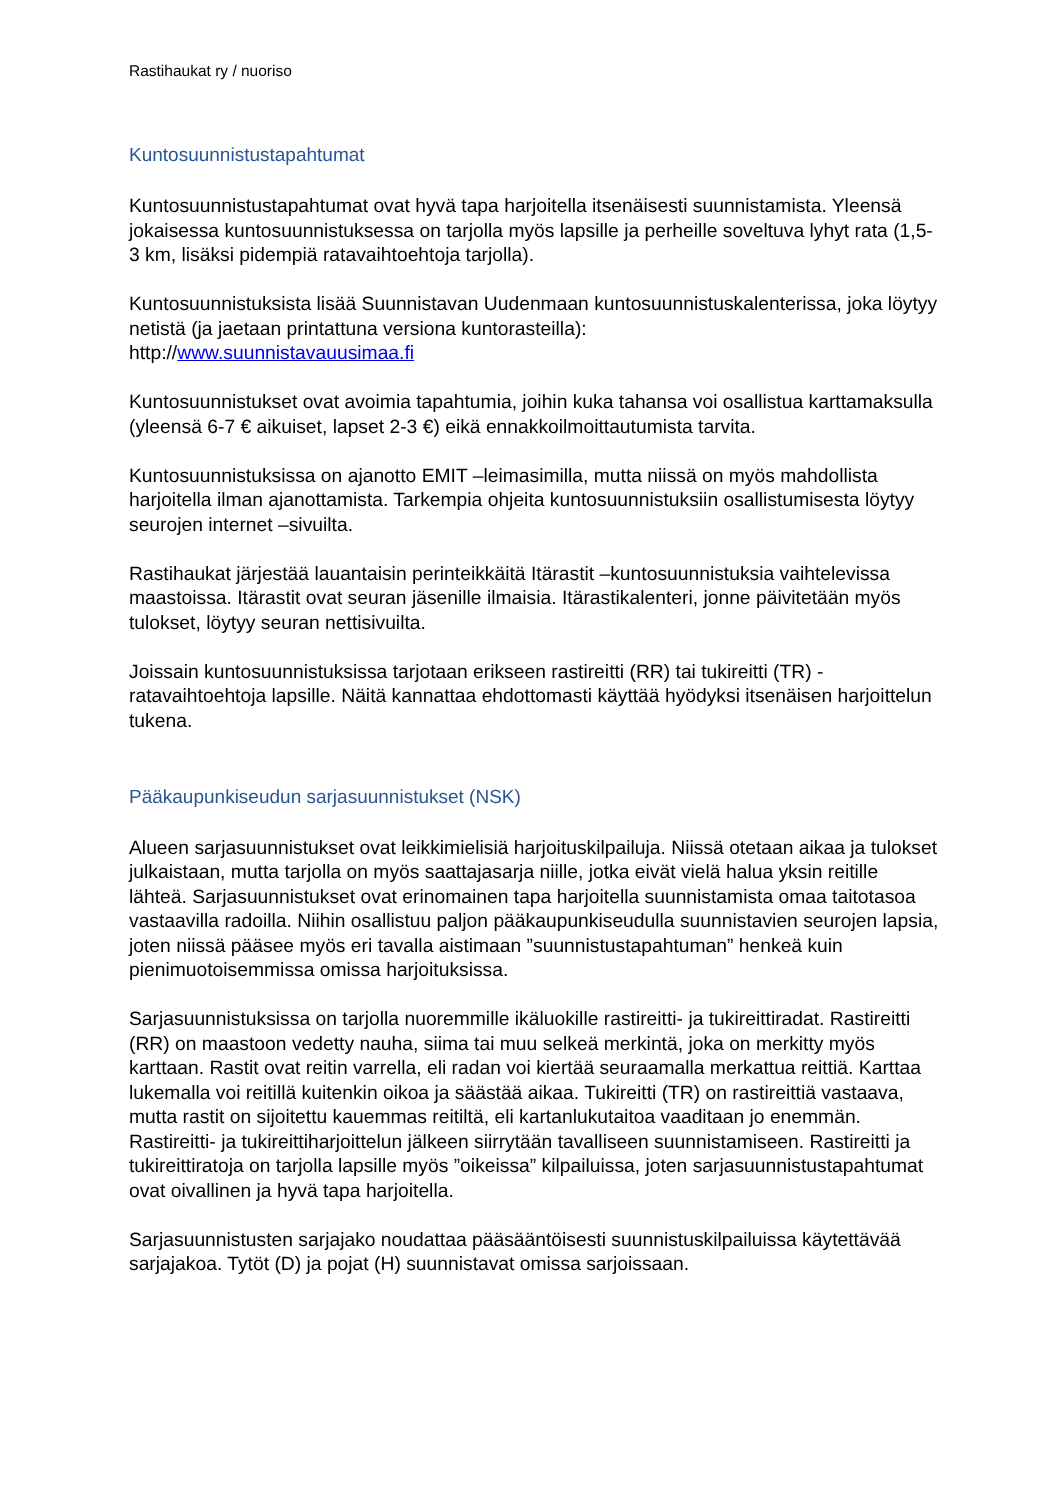Rastihaukat ry / nuoriso
Kuntosuunnistustapahtumat
Kuntosuunnistustapahtumat ovat hyvä tapa harjoitella itsenäisesti suunnistamista. Yleensä jokaisessa kuntosuunnistuksessa on tarjolla myös lapsille ja perheille soveltuva lyhyt rata (1,5-3 km, lisäksi pidempiä ratavaihtoehtoja tarjolla).
Kuntosuunnistuksista lisää Suunnistavan Uudenmaan kuntosuunnistuskalenterissa, joka löytyy netistä (ja jaetaan printattuna versiona kuntorasteilla):
http://www.suunnistavauusimaa.fi
Kuntosuunnistukset ovat avoimia tapahtumia, joihin kuka tahansa voi osallistua karttamaksulla (yleensä 6-7 € aikuiset, lapset 2-3 €) eikä ennakkoilmoittautumista tarvita.
Kuntosuunnistuksissa on ajanotto EMIT –leimasimilla, mutta niissä on myös mahdollista harjoitella ilman ajanottamista. Tarkempia ohjeita kuntosuunnistuksiin osallistumisesta löytyy seurojen internet –sivuilta.
Rastihaukat järjestää lauantaisin perinteikkäitä Itärastit –kuntosuunnistuksia vaihtelevissa maastoissa. Itärastit ovat seuran jäsenille ilmaisia. Itärastikalenteri, jonne päivitetään myös tulokset, löytyy seuran nettisivuilta.
Joissain kuntosuunnistuksissa tarjotaan erikseen rastireitti (RR) tai tukireitti (TR) -ratavaihtoehtoja lapsille. Näitä kannattaa ehdottomasti käyttää hyödyksi itsenäisen harjoittelun tukena.
Pääkaupunkiseudun sarjasuunnistukset (NSK)
Alueen sarjasuunnistukset ovat leikkimielisiä harjoituskilpailuja. Niissä otetaan aikaa ja tulokset julkaistaan, mutta tarjolla on myös saattajasarja niille, jotka eivät vielä halua yksin reitille lähteä. Sarjasuunnistukset ovat erinomainen tapa harjoitella suunnistamista omaa taitotasoa vastaavilla radoilla. Niihin osallistuu paljon pääkaupunkiseudulla suunnistavien seurojen lapsia, joten niissä pääsee myös eri tavalla aistimaan ”suunnistustapahtuman” henkeä kuin pienimuotoisemmissa omissa harjoituksissa.
Sarjasuunnistuksissa on tarjolla nuoremmille ikäluokille rastireitti- ja tukireittiradat. Rastireitti (RR) on maastoon vedetty nauha, siima tai muu selkeä merkintä, joka on merkitty myös karttaan. Rastit ovat reitin varrella, eli radan voi kiertää seuraamalla merkattua reittiä. Karttaa lukemalla voi reitillä kuitenkin oikoa ja säästää aikaa. Tukireitti (TR) on rastireittiä vastaava, mutta rastit on sijoitettu kauemmas reitiltä, eli kartanlukutaitoa vaaditaan jo enemmän. Rastireitti- ja tukireittiharjoittelun jälkeen siirrytään tavalliseen suunnistamiseen. Rastireitti ja tukireittiratoja on tarjolla lapsille myös ”oikeissa” kilpailuissa, joten sarjasuunnistustapahtumat ovat oivallinen ja hyvä tapa harjoitella.
Sarjasuunnistusten sarjajako noudattaa pääsääntöisesti suunnistuskilpailuissa käytettävää sarjajakoa. Tytöt (D) ja pojat (H) suunnistavat omissa sarjoissaan.